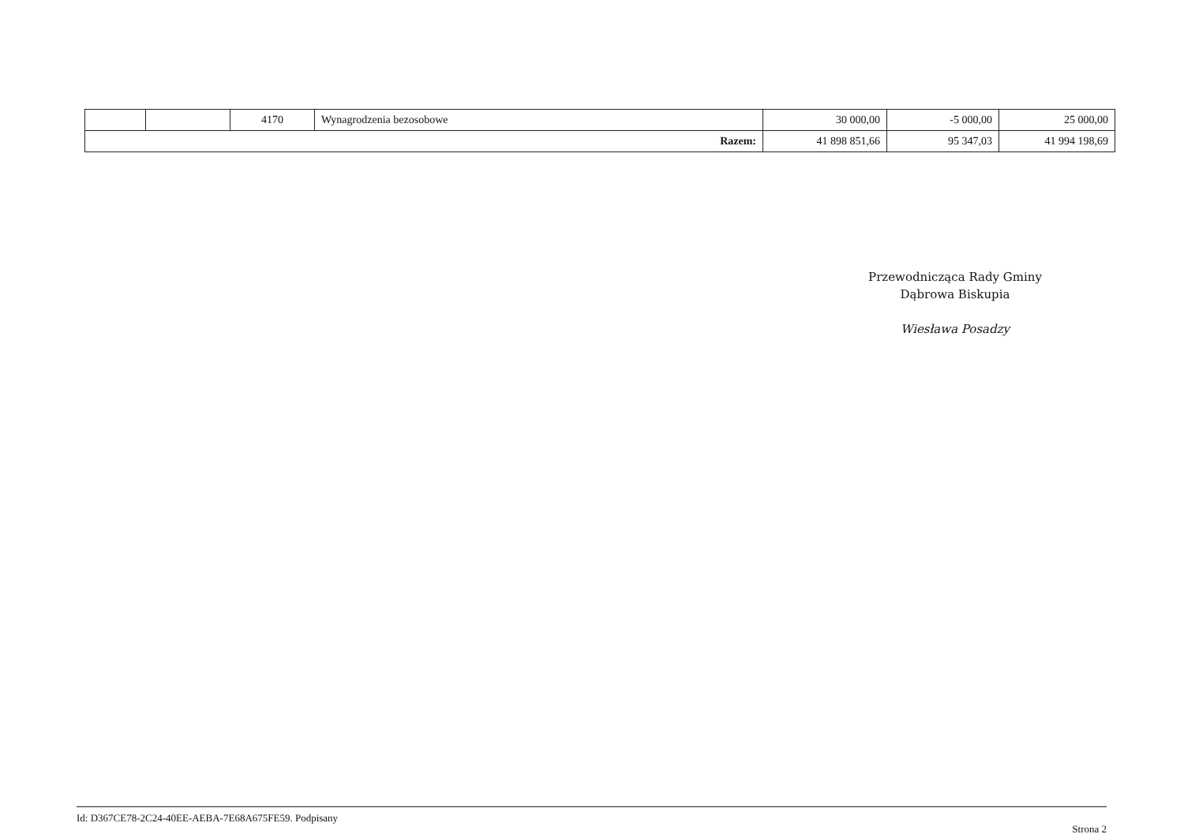| | | 4170 | Wynagrodzenia bezosobowe | 30 000,00 | -5 000,00 | 25 000,00 |
| Razem: | | | | 41 898 851,66 | 95 347,03 | 41 994 198,69 |
Przewodnicząca Rady Gminy
Dąbrowa Biskupia
Wiesława Posadzy
Id: D367CE78-2C24-40EE-AEBA-7E68A675FE59. Podpisany Strona 2